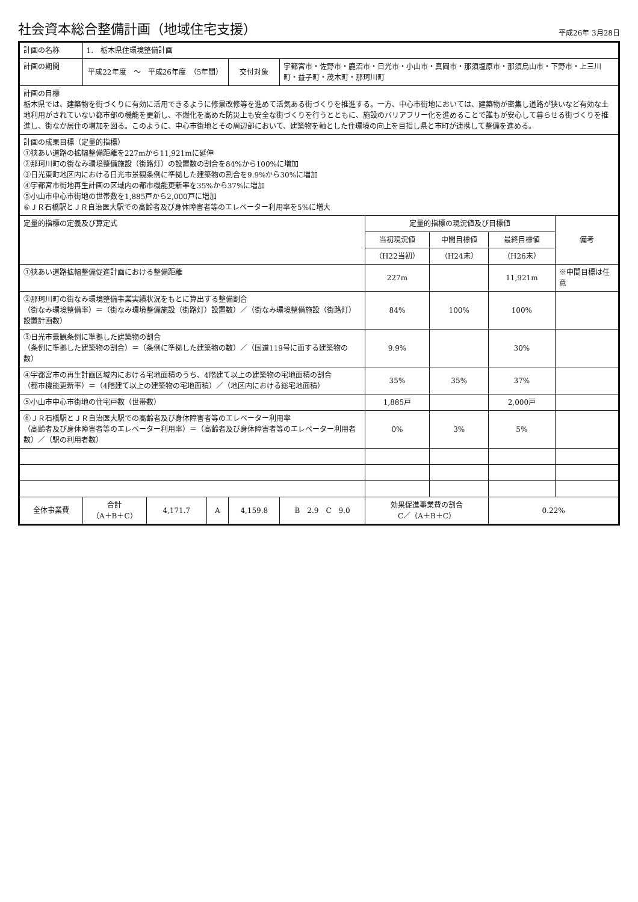社会資本総合整備計画（地域住宅支援）
平成26年 3月28日
| 計画の名称 | 1. 栃木県住環境整備計画 | | | | | | | | |
| 計画の期間 | 平成22年度 ～ 平成26年度 （5年間） | | | 交付対象 | 宇都宮市・佐野市・鹿沼市・日光市・小山市・真岡市・那須塩原市・那須烏山市・下野市・上三川町・益子町・茂木町・那珂川町 | | | | |
| 計画の目標 栃木県では、建築物を街づくりに有効に活用できるように修景改修等を進めて活気ある街づくりを推進する。一方、中心市街地においては、建築物が密集し道路が狭いなど有効な土地利用がされていない都市部の機能を更新し、不燃化を高めた防災上も安全な街づくりを行うとともに、施設のバリアフリー化を進めることで誰もが安心して暮らせる街づくりを推進し、街なか居住の増加を図る。このように、中心市街地とその周辺部において、建築物を軸とした住環境の向上を目指し県と市町が連携して整備を進める。 | | | | | | | | | |
| 計画の成果目標（定量的指標） ①狭あい道路の拡幅整備距離を227mから11,921mに延伸 ②那珂川町の街なみ環境整備施設（街路灯）の設置数の割合を84%から100%に増加 ③日光東町地区内における日光市景観条例に準拠した建築物の割合を9.9%から30%に増加 ④宇都宮市街地再生計画の区域内の都市機能更新率を35%から37%に増加 ⑤小山市中心市街地の世帯数を1,885戸から2,000戸に増加 ⑥ＪＲ石橋駅とＪＲ自治医大駅での高齢者及び身体障害者等のエレベーター利用率を5%に増大 | | | | | | | | | |
| 定量的指標の定義及び算定式 | | | | | | 定量的指標の現況値及び目標値 | | | 備考 |
| | | | | | | 当初現況値 | 中間目標値 | 最終目標値 | |
| | | | | | | （H22当初） | （H24末） | （H26末） | |
| ①狭あい道路拡幅整備促進計画における整備距離 | | | | | | 227m | | 11,921m | ※中間目標は任意 |
| ②那珂川町の街なみ環境整備事業実績状況をもとに算出する整備割合 （街なみ環境整備率）＝（街なみ環境整備施設（街路灯）設置数）／（街なみ環境整備施設（街路灯）設置計画数） | | | | | | 84% | 100% | 100% | |
| ③日光市景観条例に準拠した建築物の割合 （条例に準拠した建築物の割合）＝（条例に準拠した建築物の数）／（国道119号に面する建築物の数） | | | | | | 9.9% | | 30% | |
| ④宇都宮市の再生計画区域内における宅地面積のうち、4階建て以上の建築物の宅地面積の割合 （都市機能更新率）＝（4階建て以上の建築物の宅地面積）／（地区内における総宅地面積） | | | | | | 35% | 35% | 37% | |
| ⑤小山市中心市街地の住宅戸数（世帯数） | | | | | | 1,885戸 | | 2,000戸 | |
| ⑥ＪＲ石橋駅とＪＲ自治医大駅での高齢者及び身体障害者等のエレベーター利用率 （高齢者及び身体障害者等のエレベーター利用率）＝（高齢者及び身体障害者等のエレベーター利用者数）／（駅の利用者数） | | | | | | 0% | 3% | 5% | |
| 全体事業費 | 合計 （A＋B＋C） | 4,171.7 | A | 4,159.8 | B 2.9 C 9.0 | 効果促進事業費の割合 C／（A＋B＋C） | | 0.22% | |